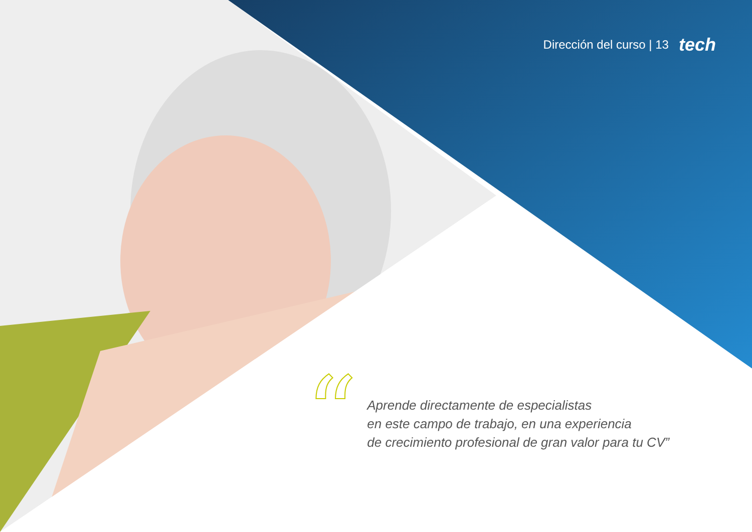Dirección del curso | 13 tech
“
Aprende directamente de especialistas
en este campo de trabajo, en una experiencia
de crecimiento profesional de gran valor para tu CV”